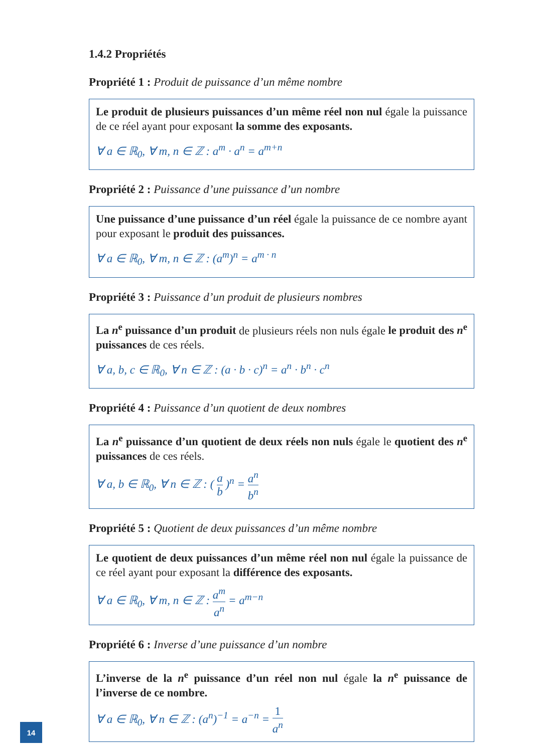1.4.2 Propriétés
Propriété 1 : Produit de puissance d’un même nombre
Le produit de plusieurs puissances d’un même réel non nul égale la puissance de ce réel ayant pour exposant la somme des exposants.
∀ a ∈ ℝ<sub>0</sub>, ∀ m, n ∈ ℤ : a<sup>m</sup> · a<sup>n</sup> = a<sup>m+n</sup>
Propriété 2 : Puissance d’une puissance d’un nombre
Une puissance d’une puissance d’un réel égale la puissance de ce nombre ayant pour exposant le produit des puissances.
∀ a ∈ ℝ<sub>0</sub>, ∀ m, n ∈ ℤ : (a<sup>m</sup>)<sup>n</sup> = a<sup>m · n</sup>
Propriété 3 : Puissance d’un produit de plusieurs nombres
La n<sup>e</sup> puissance d’un produit de plusieurs réels non nuls égale le produit des n<sup>e</sup> puissances de ces réels.
∀ a, b, c ∈ ℝ<sub>0</sub>, ∀ n ∈ ℤ : (a · b · c)<sup>n</sup> = a<sup>n</sup> · b<sup>n</sup> · c<sup>n</sup>
Propriété 4 : Puissance d’un quotient de deux nombres
La n<sup>e</sup> puissance d’un quotient de deux réels non nuls égale le quotient des n<sup>e</sup> puissances de ces réels.
∀ a, b ∈ ℝ<sub>0</sub>, ∀ n ∈ ℤ : ( a b )<sup>n</sup> = a<sup>n</sup> b<sup>n</sup>
Propriété 5 : Quotient de deux puissances d’un même nombre
Le quotient de deux puissances d’un même réel non nul égale la puissance de ce réel ayant pour exposant la différence des exposants.
∀ a ∈ ℝ<sub>0</sub>, ∀ m, n ∈ ℤ : a<sup>m</sup> a<sup>n</sup> = a<sup>m−n</sup>
Propriété 6 : Inverse d’une puissance d’un nombre
L’inverse de la n<sup>e</sup> puissance d’un réel non nul égale la n<sup>e</sup> puissance de l’inverse de ce nombre.
∀ a ∈ ℝ<sub>0</sub>, ∀ n ∈ ℤ : (a<sup>n</sup>)<sup>−1</sup> = a<sup>−n</sup> = 1 a<sup>n</sup>
14